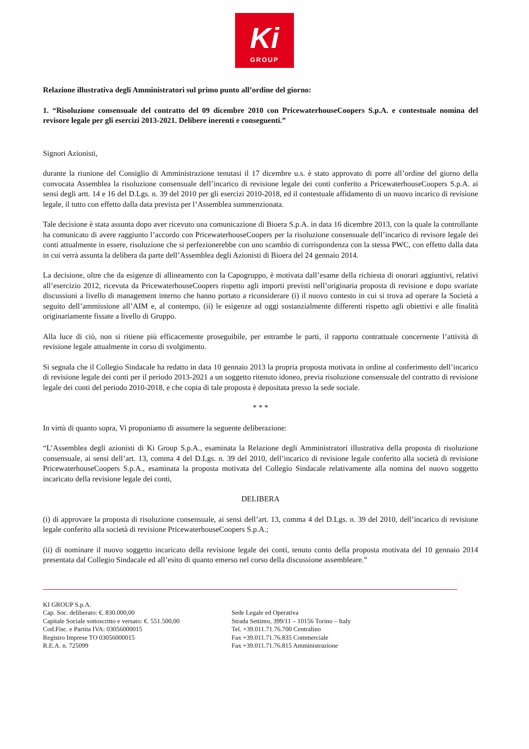Ki
GROUP
Relazione illustrativa degli Amministratori sul primo punto all’ordine del giorno:
1. “Risoluzione consensuale del contratto del 09 dicembre 2010 con PricewaterhouseCoopers S.p.A. e contestuale nomina del revisore legale per gli esercizi 2013-2021. Delibere inerenti e conseguenti.”
Signori Azionisti,
durante la riunione del Consiglio di Amministrazione tenutasi il 17 dicembre u.s. è stato approvato di porre all’ordine del giorno della convocata Assemblea la risoluzione consensuale dell’incarico di revisione legale dei conti conferito a PricewaterhouseCoopers S.p.A. ai sensi degli artt. 14 e 16 del D.Lgs. n. 39 del 2010 per gli esercizi 2010-2018, ed il contestuale affidamento di un nuovo incarico di revisione legale, il tutto con effetto dalla data prevista per l’Assemblea summenzionata.
Tale decisione è stata assunta dopo aver ricevuto una comunicazione di Bioera S.p.A. in data 16 dicembre 2013, con la quale la controllante ha comunicato di avere raggiunto l’accordo con PricewaterhouseCoopers per la risoluzione consensuale dell’incarico di revisore legale dei conti attualmente in essere, risoluzione che si perfezionerebbe con uno scambio di corrispondenza con la stessa PWC, con effetto dalla data in cui verrà assunta la delibera da parte dell’Assemblea degli Azionisti di Bioera del 24 gennaio 2014.
La decisione, oltre che da esigenze di allineamento con la Capogruppo, è motivata dall’esame della richiesta di onorari aggiuntivi, relativi all’esercizio 2012, ricevuta da PricewaterhouseCoopers rispetto agli importi previsti nell’originaria proposta di revisione e dopo svariate discussioni a livello di management interno che hanno portato a riconsiderare (i) il nuovo contesto in cui si trova ad operare la Società a seguito dell’ammissione all’AIM e, al contempo, (ii) le esigenze ad oggi sostanzialmente differenti rispetto agli obiettivi e alle finalità originariamente fissate a livello di Gruppo.
Alla luce di ciò, non si ritiene più efficacemente proseguibile, per entrambe le parti, il rapporto contrattuale concernente l’attività di revisione legale attualmente in corso di svolgimento.
Si segnala che il Collegio Sindacale ha redatto in data 10 gennaio 2013 la propria proposta motivata in ordine al conferimento dell’incarico di revisione legale dei conti per il periodo 2013-2021 a un soggetto ritenuto idoneo, previa risoluzione consensuale del contratto di revisione legale dei conti del periodo 2010-2018, e che copia di tale proposta è depositata presso la sede sociale.
* * *
In virtù di quanto sopra, Vi proponiamo di assumere la seguente deliberazione:
“L’Assemblea degli azionisti di Ki Group S.p.A., esaminata la Relazione degli Amministratori illustrativa della proposta di risoluzione consensuale, ai sensi dell’art. 13, comma 4 del D.Lgs. n. 39 del 2010, dell’incarico di revisione legale conferito alla società di revisione PricewaterhouseCoopers S.p.A., esaminata la proposta motivata del Collegio Sindacale relativamente alla nomina del nuovo soggetto incaricato della revisione legale dei conti,
DELIBERA
(i) di approvare la proposta di risoluzione consensuale, ai sensi dell’art. 13, comma 4 del D.Lgs. n. 39 del 2010, dell’incarico di revisione legale conferito alla società di revisione PricewaterhouseCoopers S.p.A.;
(ii) di nominare il nuovo soggetto incaricato della revisione legale dei conti, tenuto conto della proposta motivata del 10 gennaio 2014 presentata dal Collegio Sindacale ed all’esito di quanto emerso nel corso della discussione assembleare.”
KI GROUP S.p.A.
Cap. Soc. deliberato: €. 830.000,00
Capitale Sociale sottoscritto e versato: €. 551.500,00
Cod.Fisc. e Partita IVA: 03056000015
Registro Imprese TO 03056000015
R.E.A. n. 725099
Sede Legale ed Operativa
Strada Settimo, 399/11 – 10156 Torino – Italy
Tel. +39.011.71.76.700 Centralino
Fax +39.011.71.76.835 Commerciale
Fax +39.011.71.76.815 Amministrazione